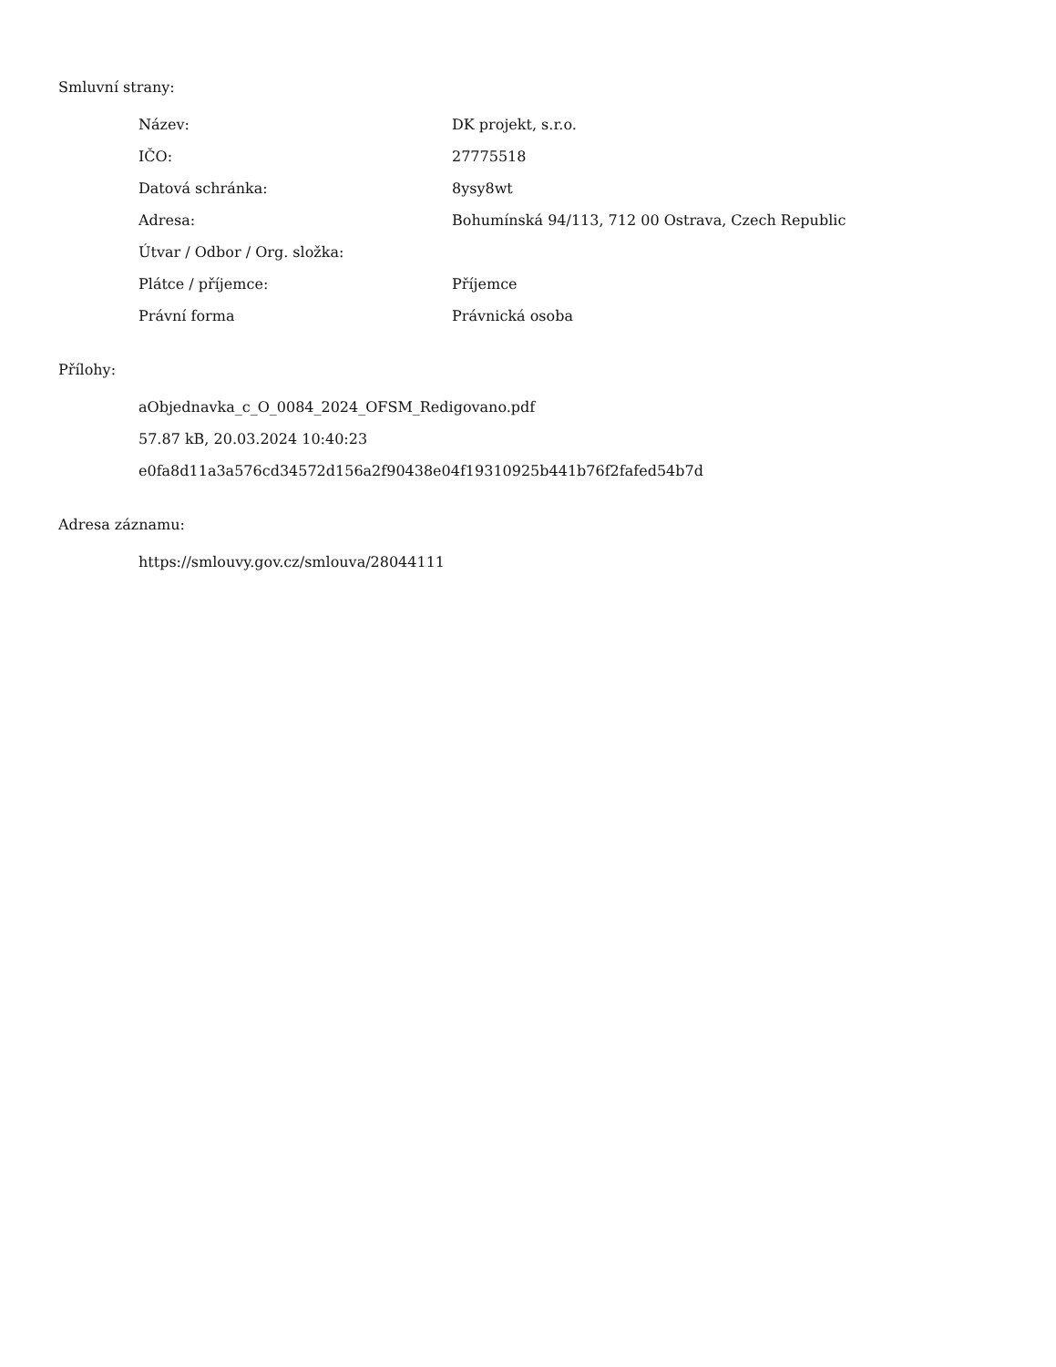Smluvní strany:
| Název: | DK projekt, s.r.o. |
| IČO: | 27775518 |
| Datová schránka: | 8ysy8wt |
| Adresa: | Bohumínská 94/113, 712 00 Ostrava, Czech Republic |
| Útvar / Odbor / Org. složka: | |
| Plátce / příjemce: | Příjemce |
| Právní forma | Právnická osoba |
Přílohy:
aObjednavka_c_O_0084_2024_OFSM_Redigovano.pdf
57.87 kB, 20.03.2024 10:40:23
e0fa8d11a3a576cd34572d156a2f90438e04f19310925b441b76f2fafed54b7d
Adresa záznamu:
https://smlouvy.gov.cz/smlouva/28044111